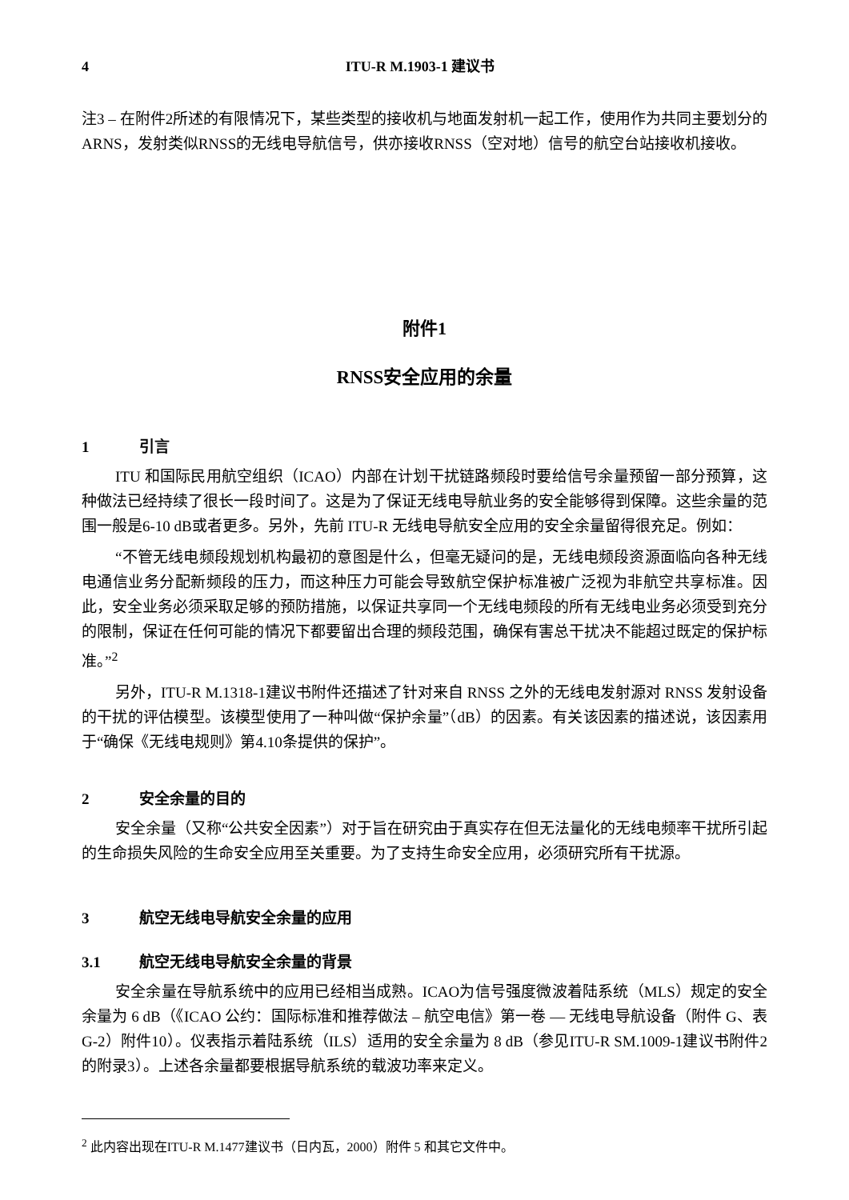4 ITU-R M.1903-1 建议书
注3 – 在附件2所述的有限情况下，某些类型的接收机与地面发射机一起工作，使用作为共同主要划分的ARNS，发射类似RNSS的无线电导航信号，供亦接收RNSS（空对地）信号的航空台站接收机接收。
附件1
RNSS安全应用的余量
1 引言
ITU 和国际民用航空组织（ICAO）内部在计划干扰链路频段时要给信号余量预留一部分预算，这种做法已经持续了很长一段时间了。这是为了保证无线电导航业务的安全能够得到保障。这些余量的范围一般是6-10 dB或者更多。另外，先前 ITU-R 无线电导航安全应用的安全余量留得很充足。例如：
“不管无线电频段规划机构最初的意图是什么，但毫无疑问的是，无线电频段资源面临向各种无线电通信业务分配新频段的压力，而这种压力可能会导致航空保护标准被广泛视为非航空共享标准。因此，安全业务必须采取足够的预防措施，以保证共享同一个无线电频段的所有无线电业务必须受到充分的限制，保证在任何可能的情况下都要留出合理的频段范围，确保有害总干扰决不能超过既定的保护标准。”<sup>2</sup>
另外，ITU-R M.1318-1建议书附件还描述了针对来自 RNSS 之外的无线电发射源对 RNSS 发射设备的干扰的评估模型。该模型使用了一种叫做“保护余量”（dB）的因素。有关该因素的描述说，该因素用于“确保《无线电规则》第4.10条提供的保护”。
2 安全余量的目的
安全余量（又称“公共安全因素”）对于旨在研究由于真实存在但无法量化的无线电频率干扰所引起的生命损失风险的生命安全应用至关重要。为了支持生命安全应用，必须研究所有干扰源。
3 航空无线电导航安全余量的应用
3.1 航空无线电导航安全余量的背景
安全余量在导航系统中的应用已经相当成熟。ICAO为信号强度微波着陆系统（MLS）规定的安全余量为 6 dB（《ICAO 公约：国际标准和推荐做法 – 航空电信》第一卷 — 无线电导航设备（附件 G、表G-2）附件10）。仪表指示着陆系统（ILS）适用的安全余量为 8 dB（参见ITU-R SM.1009-1建议书附件2的附录3）。上述各余量都要根据导航系统的载波功率来定义。
<sup>2</sup> 此内容出现在ITU-R M.1477建议书（日内瓦，2000）附件 5 和其它文件中。